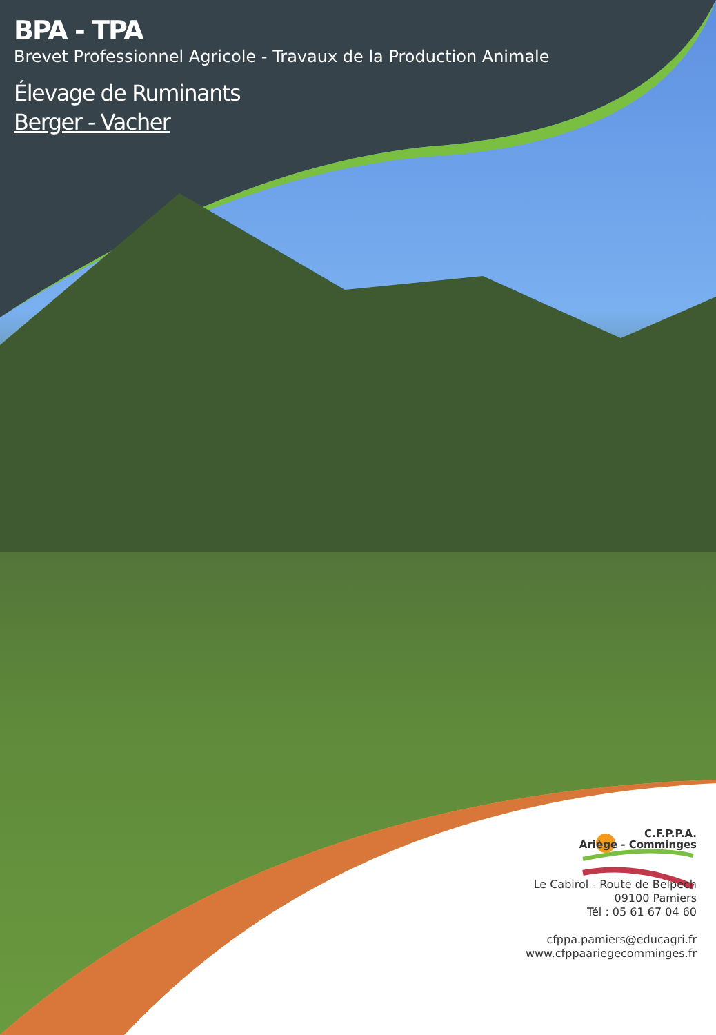BPA - TPA
Brevet Professionnel Agricole - Travaux de la Production Animale
Élevage de Ruminants
Berger - Vacher
C.F.P.P.A.
Ariège - Comminges
Le Cabirol - Route de Belpech
09100 Pamiers
Tél : 05 61 67 04 60
cfppa.pamiers@educagri.fr
www.cfppaariegecomminges.fr